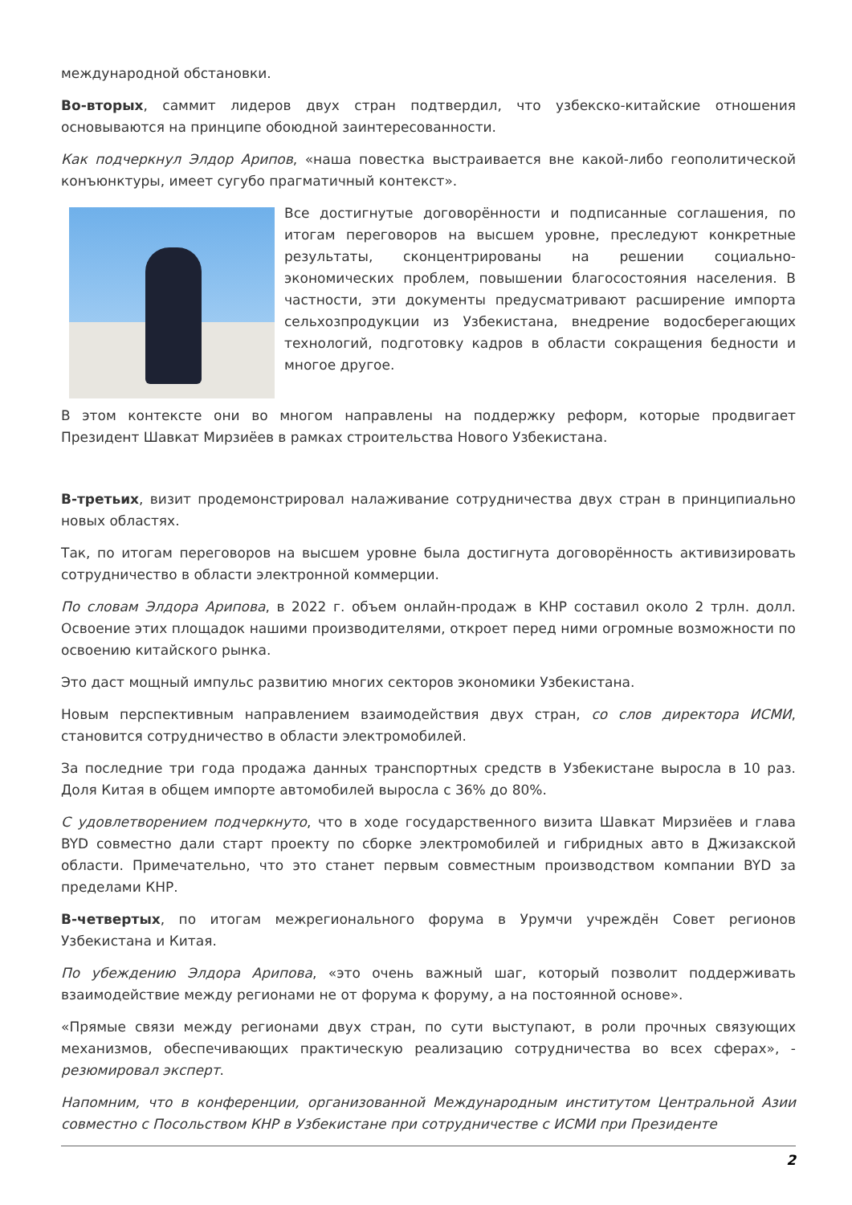международной обстановки.
Во-вторых, саммит лидеров двух стран подтвердил, что узбекско-китайские отношения основываются на принципе обоюдной заинтересованности.
Как подчеркнул Элдор Арипов, «наша повестка выстраивается вне какой-либо геополитической конъюнктуры, имеет сугубо прагматичный контекст».
Все достигнутые договорённости и подписанные соглашения, по итогам переговоров на высшем уровне, преследуют конкретные результаты, сконцентрированы на решении социально-экономических проблем, повышении благосостояния населения. В частности, эти документы предусматривают расширение импорта сельхозпродукции из Узбекистана, внедрение водосберегающих технологий, подготовку кадров в области сокращения бедности и многое другое.
В этом контексте они во многом направлены на поддержку реформ, которые продвигает Президент Шавкат Мирзиёев в рамках строительства Нового Узбекистана.
В-третьих, визит продемонстрировал налаживание сотрудничества двух стран в принципиально новых областях.
Так, по итогам переговоров на высшем уровне была достигнута договорённость активизировать сотрудничество в области электронной коммерции.
По словам Элдора Арипова, в 2022 г. объем онлайн-продаж в КНР составил около 2 трлн. долл. Освоение этих площадок нашими производителями, откроет перед ними огромные возможности по освоению китайского рынка.
Это даст мощный импульс развитию многих секторов экономики Узбекистана.
Новым перспективным направлением взаимодействия двух стран, со слов директора ИСМИ, становится сотрудничество в области электромобилей.
За последние три года продажа данных транспортных средств в Узбекистане выросла в 10 раз. Доля Китая в общем импорте автомобилей выросла с 36% до 80%.
С удовлетворением подчеркнуто, что в ходе государственного визита Шавкат Мирзиёев и глава BYD совместно дали старт проекту по сборке электромобилей и гибридных авто в Джизакской области. Примечательно, что это станет первым совместным производством компании BYD за пределами КНР.
В-четвертых, по итогам межрегионального форума в Урумчи учреждён Совет регионов Узбекистана и Китая.
По убеждению Элдора Арипова, «это очень важный шаг, который позволит поддерживать взаимодействие между регионами не от форума к форуму, а на постоянной основе».
«Прямые связи между регионами двух стран, по сути выступают, в роли прочных связующих механизмов, обеспечивающих практическую реализацию сотрудничества во всех сферах», - резюмировал эксперт.
Напомним, что в конференции, организованной Международным институтом Центральной Азии совместно с Посольством КНР в Узбекистане при сотрудничестве с ИСМИ при Президенте
2